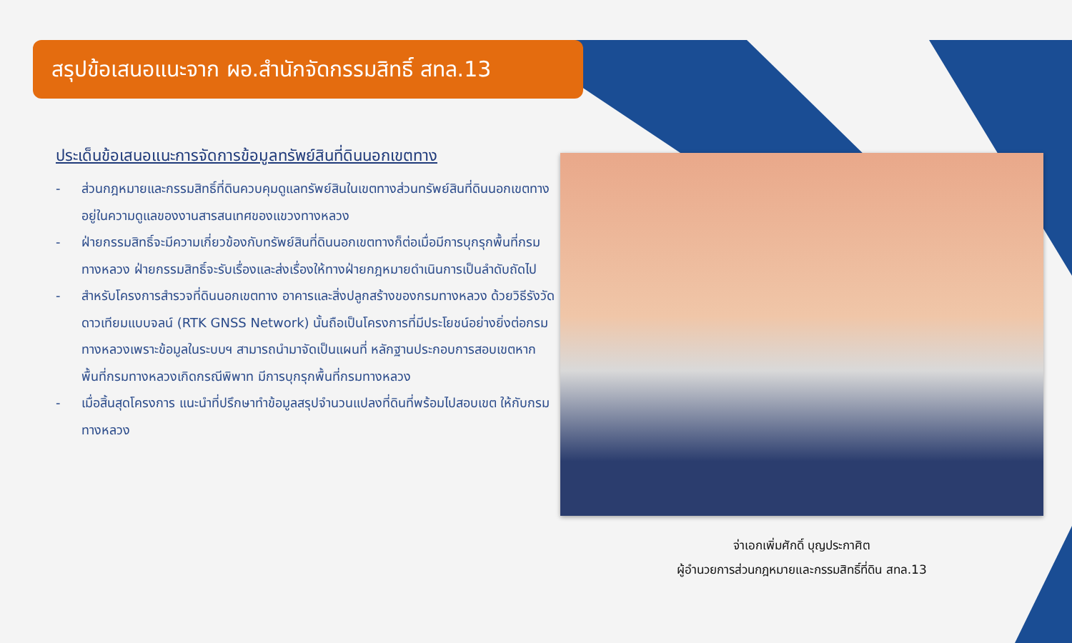สรุปข้อเสนอแนะจาก ผอ.สำนักจัดกรรมสิทธิ์ สทล.13
ประเด็นข้อเสนอแนะการจัดการข้อมูลทรัพย์สินที่ดินนอกเขตทาง
- ส่วนกฎหมายและกรรมสิทธิ์ที่ดินควบคุมดูแลทรัพย์สินในเขตทางส่วนทรัพย์สินที่ดินนอกเขตทางอยู่ในความดูแลของงานสารสนเทศของแขวงทางหลวง
- ฝ่ายกรรมสิทธิ์จะมีความเกี่ยวข้องกับทรัพย์สินที่ดินนอกเขตทางก็ต่อเมื่อมีการบุกรุกพื้นที่กรมทางหลวง ฝ่ายกรรมสิทธิ์จะรับเรื่องและส่งเรื่องให้ทางฝ่ายกฎหมายดำเนินการเป็นลำดับถัดไป
- สำหรับโครงการสำรวจที่ดินนอกเขตทาง อาคารและสิ่งปลูกสร้างของกรมทางหลวง ด้วยวิธีรังวัดดาวเทียมแบบจลน์ (RTK GNSS Network) นั้นถือเป็นโครงการที่มีประโยชน์อย่างยิ่งต่อกรมทางหลวงเพราะข้อมูลในระบบฯ สามารถนำมาจัดเป็นแผนที่ หลักฐานประกอบการสอบเขตหากพื้นที่กรมทางหลวงเกิดกรณีพิพาท มีการบุกรุกพื้นที่กรมทางหลวง
- เมื่อสิ้นสุดโครงการ แนะนำที่ปรึกษาทำข้อมูลสรุปจำนวนแปลงที่ดินที่พร้อมไปสอบเขต ให้กับกรมทางหลวง
จ่าเอกเพิ่มศักดิ์ บุญประกาศิต
ผู้อำนวยการส่วนกฎหมายและกรรมสิทธิ์ที่ดิน สทล.13